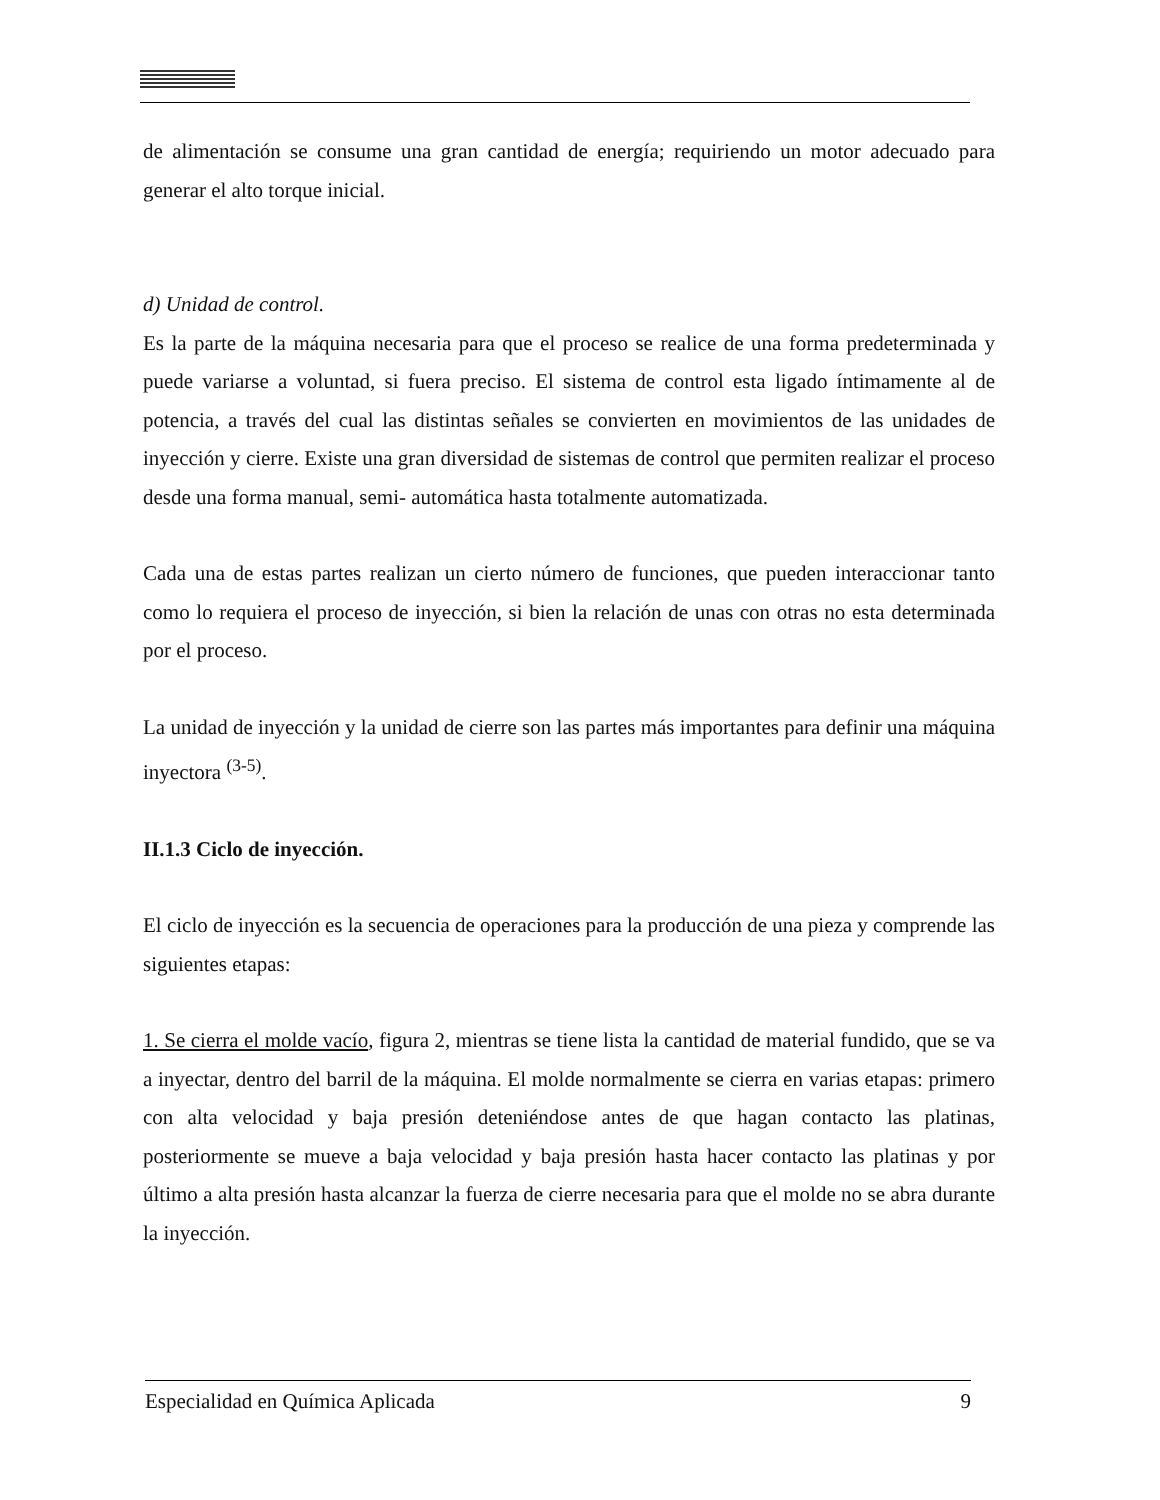de alimentación se consume una gran cantidad de energía; requiriendo un motor adecuado para generar el alto torque inicial.
d) Unidad de control.
Es la parte de la máquina necesaria para que el proceso se realice de una forma predeterminada y puede variarse a voluntad, si fuera preciso. El sistema de control esta ligado íntimamente al de potencia, a través del cual las distintas señales se convierten en movimientos de las unidades de inyección y cierre. Existe una gran diversidad de sistemas de control que permiten realizar el proceso desde una forma manual, semi- automática hasta totalmente automatizada.
Cada una de estas partes realizan un cierto número de funciones, que pueden interaccionar tanto como lo requiera el proceso de inyección, si bien la relación de unas con otras no esta determinada por el proceso.
La unidad de inyección y la unidad de cierre son las partes más importantes para definir una máquina inyectora <sup>(3-5)</sup>.
II.1.3 Ciclo de inyección.
El ciclo de inyección es la secuencia de operaciones para la producción de una pieza y comprende las siguientes etapas:
1. Se cierra el molde vacío, figura 2, mientras se tiene lista la cantidad de material fundido, que se va a inyectar, dentro del barril de la máquina. El molde normalmente se cierra en varias etapas: primero con alta velocidad y baja presión deteniéndose antes de que hagan contacto las platinas, posteriormente se mueve a baja velocidad y baja presión hasta hacer contacto las platinas y por último a alta presión hasta alcanzar la fuerza de cierre necesaria para que el molde no se abra durante la inyección.
Especialidad en Química Aplicada 9